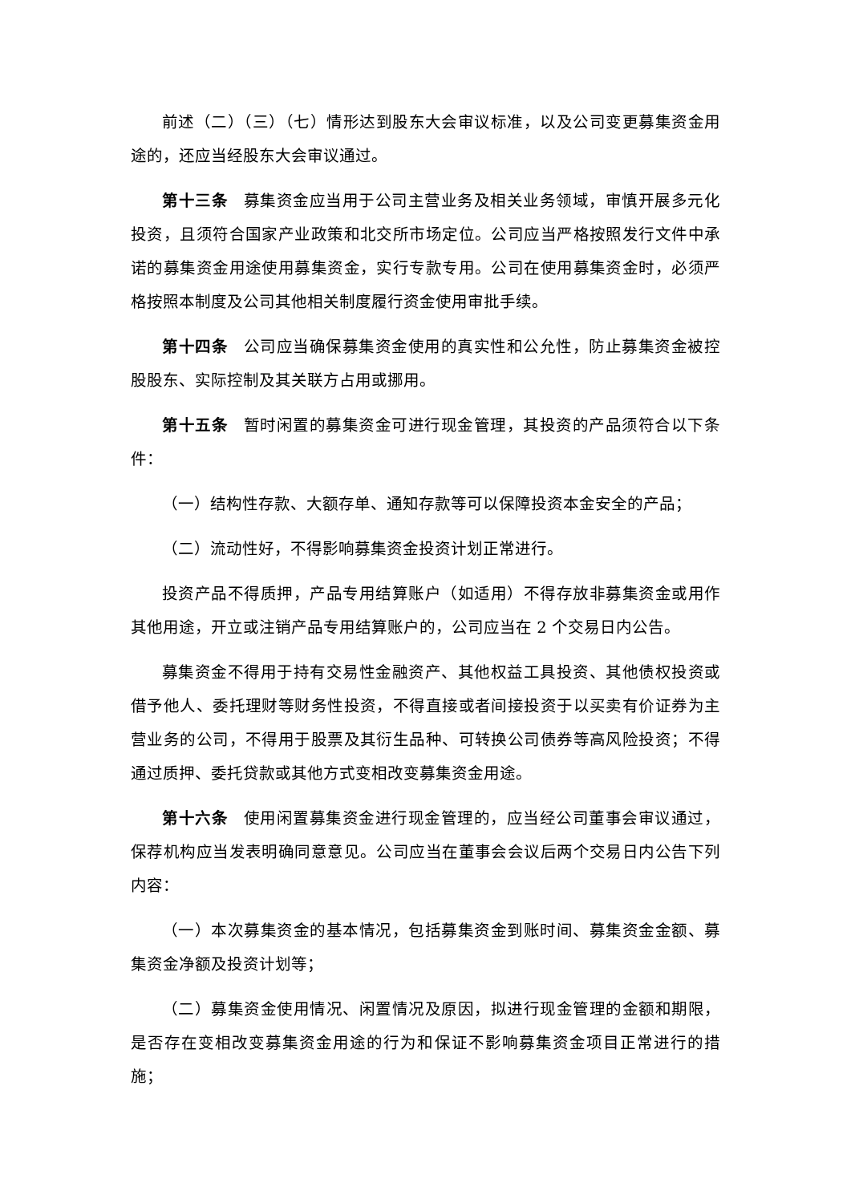前述（二）（三）（七）情形达到股东大会审议标准，以及公司变更募集资金用途的，还应当经股东大会审议通过。
第十三条 募集资金应当用于公司主营业务及相关业务领域，审慎开展多元化投资，且须符合国家产业政策和北交所市场定位。公司应当严格按照发行文件中承诺的募集资金用途使用募集资金，实行专款专用。公司在使用募集资金时，必须严格按照本制度及公司其他相关制度履行资金使用审批手续。
第十四条 公司应当确保募集资金使用的真实性和公允性，防止募集资金被控股股东、实际控制及其关联方占用或挪用。
第十五条 暂时闲置的募集资金可进行现金管理，其投资的产品须符合以下条件：
（一）结构性存款、大额存单、通知存款等可以保障投资本金安全的产品；
（二）流动性好，不得影响募集资金投资计划正常进行。
投资产品不得质押，产品专用结算账户（如适用）不得存放非募集资金或用作其他用途，开立或注销产品专用结算账户的，公司应当在 2 个交易日内公告。
募集资金不得用于持有交易性金融资产、其他权益工具投资、其他债权投资或借予他人、委托理财等财务性投资，不得直接或者间接投资于以买卖有价证券为主营业务的公司，不得用于股票及其衍生品种、可转换公司债券等高风险投资；不得通过质押、委托贷款或其他方式变相改变募集资金用途。
第十六条 使用闲置募集资金进行现金管理的，应当经公司董事会审议通过，保荐机构应当发表明确同意意见。公司应当在董事会会议后两个交易日内公告下列内容：
（一）本次募集资金的基本情况，包括募集资金到账时间、募集资金金额、募集资金净额及投资计划等；
（二）募集资金使用情况、闲置情况及原因，拟进行现金管理的金额和期限，是否存在变相改变募集资金用途的行为和保证不影响募集资金项目正常进行的措施；